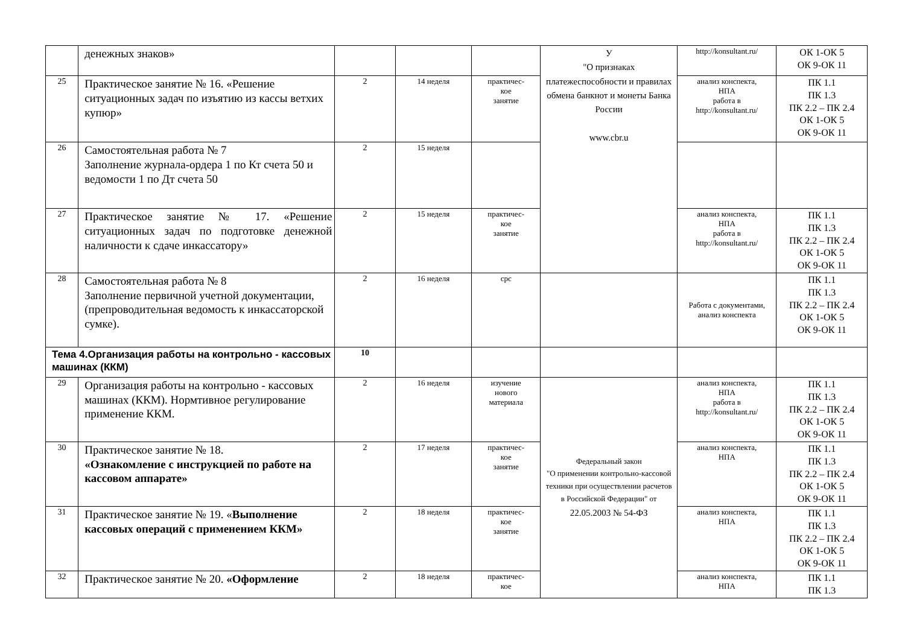| | денежных знаков» | | | | У "О признаках платежеспособности и правилах обмена банкнот и монеты Банка России www.cbr.u | http://konsultant.ru/ | ОК 1-ОК 5 ОК 9-ОК 11 |
| 25 | Практическое занятие № 16. «Решение ситуационных задач по изъятию из кассы ветхих купюр» | 2 | 14 неделя | практичес- кое занятие | | анализ конспекта, НПА работа в http://konsultant.ru/ | ПК 1.1 ПК 1.3 ПК 2.2 – ПК 2.4 ОК 1-ОК 5 ОК 9-ОК 11 |
| 26 | Самостоятельная работа № 7 Заполнение журнала-ордера 1 по Кт счета 50 и ведомости 1 по Дт счета 50 | 2 | 15 неделя | | | | |
| 27 | Практическое занятие № 17. «Решение ситуационных задач по подготовке денежной наличности к сдаче инкассатору» | 2 | 15 неделя | практичес- кое занятие | | анализ конспекта, НПА работа в http://konsultant.ru/ | ПК 1.1 ПК 1.3 ПК 2.2 – ПК 2.4 ОК 1-ОК 5 ОК 9-ОК 11 |
| 28 | Самостоятельная работа № 8 Заполнение первичной учетной документации, (препроводительная ведомость к инкассаторской сумке). | 2 | 16 неделя | срс | | Работа с документами, анализ конспекта | ПК 1.1 ПК 1.3 ПК 2.2 – ПК 2.4 ОК 1-ОК 5 ОК 9-ОК 11 |
| Тема 4.Организация работы на контрольно - кассовых машинах (ККМ) | | 10 | | | | | |
| 29 | Организация работы на контрольно - кассовых машинах (ККМ). Нормтивное регулирование применение ККМ. | 2 | 16 неделя | изучение нового материала | Федеральный закон "О применении контрольно-кассовой техники при осуществлении расчетов в Российской Федерации" от 22.05.2003 № 54-ФЗ | анализ конспекта, НПА работа в http://konsultant.ru/ | ПК 1.1 ПК 1.3 ПК 2.2 – ПК 2.4 ОК 1-ОК 5 ОК 9-ОК 11 |
| 30 | Практическое занятие № 18. «Ознакомление с инструкцией по работе на кассовом аппарате» | 2 | 17 неделя | практичес- кое занятие | | анализ конспекта, НПА | ПК 1.1 ПК 1.3 ПК 2.2 – ПК 2.4 ОК 1-ОК 5 ОК 9-ОК 11 |
| 31 | Практическое занятие № 19. « Выполнение кассовых операций с применением ККМ» | 2 | 18 неделя | практичес- кое занятие | | анализ конспекта, НПА | ПК 1.1 ПК 1.3 ПК 2.2 – ПК 2.4 ОК 1-ОК 5 ОК 9-ОК 11 |
| 32 | Практическое занятие № 20. «Оформление | 2 | 18 неделя | практичес- кое | | анализ конспекта, НПА | ПК 1.1 ПК 1.3 |